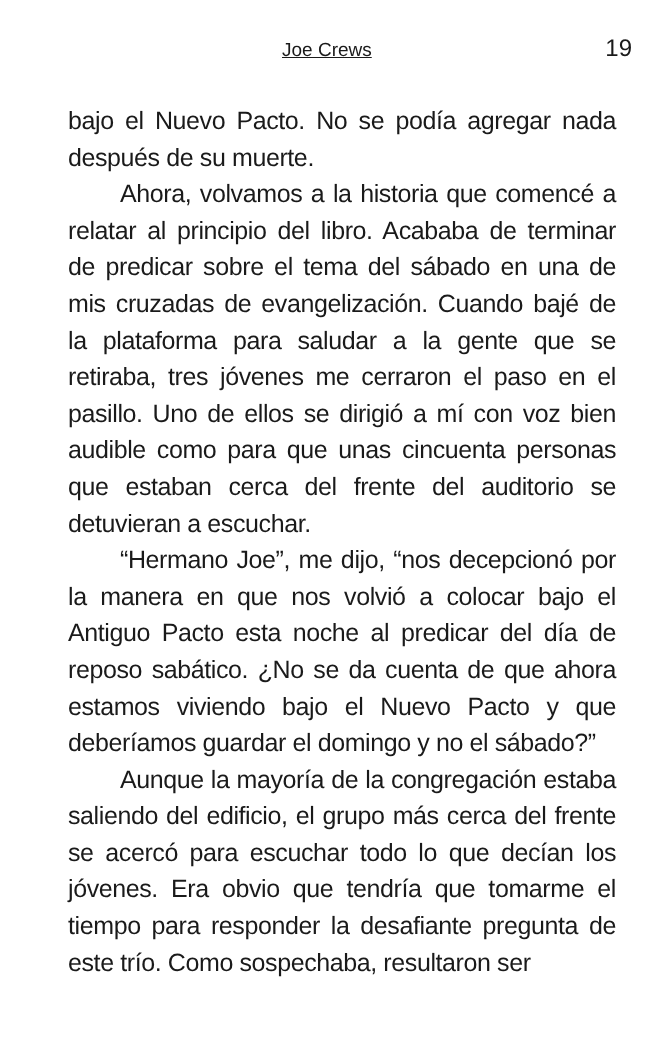Joe Crews 19
bajo el Nuevo Pacto. No se podía agregar nada después de su muerte.
Ahora, volvamos a la historia que comencé a relatar al principio del libro. Acababa de terminar de predicar sobre el tema del sábado en una de mis cruzadas de evangelización. Cuando bajé de la plataforma para saludar a la gente que se retiraba, tres jóvenes me cerraron el paso en el pasillo. Uno de ellos se dirigió a mí con voz bien audible como para que unas cincuenta personas que estaban cerca del frente del auditorio se detuvieran a escuchar.
“Hermano Joe”, me dijo, “nos decepcionó por la manera en que nos volvió a colocar bajo el Antiguo Pacto esta noche al predicar del día de reposo sabático. ¿No se da cuenta de que ahora estamos viviendo bajo el Nuevo Pacto y que deberíamos guardar el domingo y no el sábado?”
Aunque la mayoría de la congregación estaba saliendo del edificio, el grupo más cerca del frente se acercó para escuchar todo lo que decían los jóvenes. Era obvio que tendría que tomarme el tiempo para responder la desafiante pregunta de este trío. Como sospechaba, resultaron ser